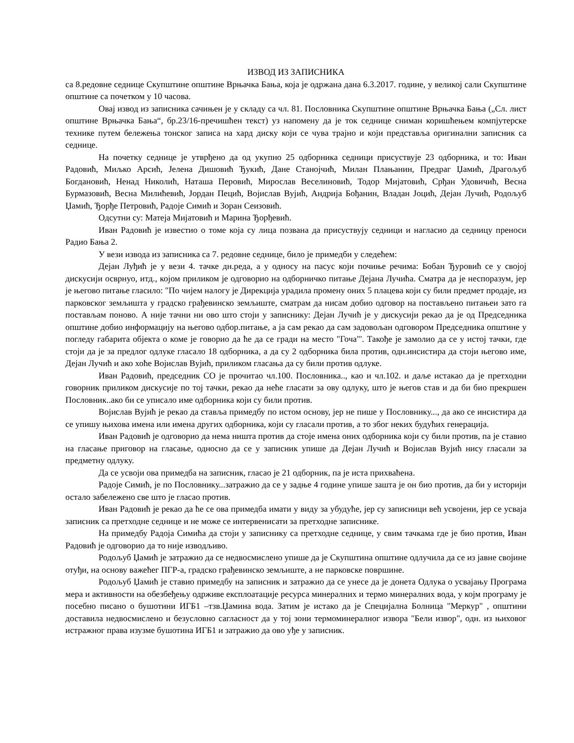ИЗВОД ИЗ ЗАПИСНИКА
са 8.редовне седнице Скупштине општине Врњачка Бања, која је одржана дана 6.3.2017. године, у великој сали Скупштине општине са почетком у 10 часова.
Овај извод из записника сачињен је у складу са чл. 81. Пословника Скупштине општине Врњачка Бања („Сл. лист општине Врњачка Бања“, бр.23/16-пречишћен текст) уз напомену да је ток седнице сниман коришћењем компјутерске технике путем бележења тонског записа на хард диску који се чува трајно и који представља оригинални записник са седнице.
На почетку седнице је утврђено да од укупно 25 одборника седници присуствује 23 одборника, и то: Иван Радовић, Миљко Арсић, Јелена Дишовић Ђукић, Дане Станојчић, Милан Плањанин, Предраг Џамић, Драгољуб Богдановић, Ненад Николић, Наташа Перовић, Мирослав Веселиновић, Тодор Мијатовић, Срђан Удовичић, Весна Бурмазовић, Весна Милићевић, Јордан Пецић, Војислав Вујић, Андрија Бођанин, Владан Јоцић, Дејан Лучић, Родољуб Џамић, Ђорђе Петровић, Радоје Симић и Зоран Сеизовић.
Одсутни су: Матеја Мијатовић и Марина Ђорђевић.
Иван Радовић је известио о томе која су лица позвана да присуствују седници и нагласио да седницу преноси Радио Бања 2.
У вези извода из записника са 7. редовне седнице, било је примедби у следећем:
Дејан Луђић је у вези 4. тачке дн.реда, а у односу на пасус који почиње речима: Бобан Ђуровић се у својој дискусији осврнуо, итд., којом приликом је одговорио на одборничко питање Дејана Лучића. Сматра да је неспоразум, јер је његово питање гласило: "По чијем налогу је Дирекција урадила промену оних 5 плацева који су били предмет продаје, из парковског земљишта у градско грађевинско земљиште, сматрам да нисам добио одговор на постављено питањеи зато га постављам поново. А није тачни ни ово што стоји у записнику: Дејан Лучић је у дискусији рекао да је од Председника општине добио информацију на његово одбор.питање, а ја сам рекао да сам задовољан одговором Председника општине у погледу габарита објекта о коме је говорио да ће да се гради на место "Гоча"'. Такође је замолио да се у истој тачки, где стоји да је за предлог одлуке гласало 18 одборника, а да су 2 одборника била против, одн.инсистира да стоји његово име, Дејан Лучић и ако хоће Војислав Вујић, приликом гласања да су били против одлуке.
Иван Радовић, председник СО је прочитао чл.100. Пословника.., као и чл.102. и даље истакао да је претходни говорник приликом дискусије по тој тачки, рекао да неће гласати за ову одлуку, што је његов став и да би био прекршен Пословник..ако би се уписало име одборника који су били против.
Војислав Вујић је рекао да ставља примедбу по истом основу, јер не пише у Пословнику..., да ако се инсистира да се упишу њихова имена или имена других одборника, који су гласали против, а то због неких будућих генерација.
Иван Радовић је одговорио да нема ништа против да стоје имена оних одборника који су били против, па је ставио на гласање приговор на гласање, односно да се у записник упише да Дејан Лучић и Војислав Вујић нису гласали за предметну одлуку.
Да се усвоји ова примедба на записник, гласао је 21 одборник, па је иста прихваћена.
Радоје Симић, је по Пословнику...затражио да се у задње 4 године упише зашта је он био против, да би у историји остало забележено све што је гласао против.
Иван Радовић је рекао да ће се ова примедба имати у виду за убудуће, јер су записници већ усвојени, јер се усваја записник са претходне седнице и не може се интервенисати за претходне записнике.
На примедбу Радоја Симића да стоји у записнику са претходне седнице, у свим тачкама где је био против, Иван Радовић је одговорио да то није изводљиво.
Родољуб Џамић је затражио да се недвосмислено упише да је Скупштина општине одлучила да се из јавне својине отуђи, на основу важећег ПГР-а, градско грађевинско земљиште, а не парковске површине.
Родољуб Џамић је ставио примедбу на записник и затражио да се унесе да је донета Одлука о усвајању Програма мера и активности на обезбеђењу одрживе експлоатације ресурса минералних и термо минералних вода, у којм програму је посебно писано о бушотини ИГБ1 –тзв.Џамина вода. Затим је истако да је Специјална Болница "Меркур" , општини доставила недвосмислено и безусловно сагласност да у тој зони термоминералног извора "Бели извор", одн. из њиховог истражног права изузме бушотина ИГБ1 и затражио да ово уђе у записник.